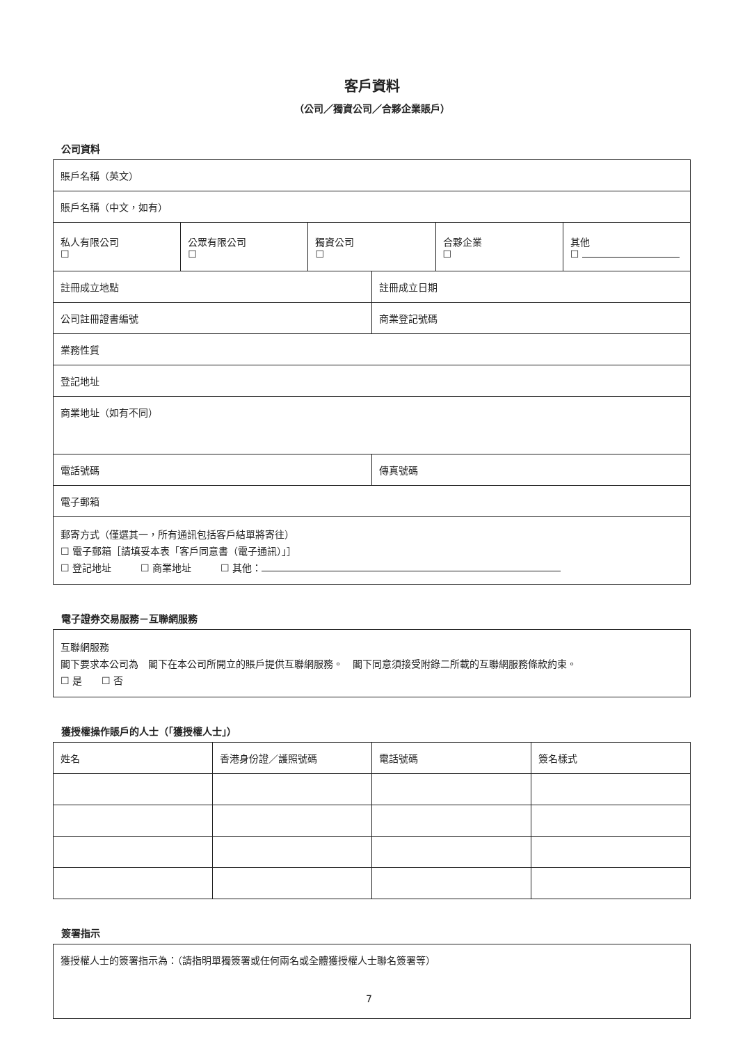客戶資料
（公司／獨資公司／合夥企業賬戶）
公司資料
| 賬戶名稱（英文） | | | | | |
| 賬戶名稱（中文，如有） | | | | | |
| 私人有限公司 ☐ | 公眾有限公司 ☐ | 獨資公司 ☐ | | 合夥企業 ☐ | 其他 ☐ |
| 註冊成立地點 | | | 註冊成立日期 | | |
| 公司註冊證書編號 | | | 商業登記號碼 | | |
| 業務性質 | | | | | |
| 登記地址 | | | | | |
| 商業地址（如有不同） | | | | | |
| 電話號碼 | | | 傳真號碼 | | |
| 電子郵箱 | | | | | |
| 郵寄方式（僅選其一，所有通訊包括客戶結單將寄往） ☐ 電子郵箱［請填妥本表「客戶同意書（電子通訊）」］ ☐ 登記地址 ☐ 商業地址 ☐ 其他： | | | | | |
電子證券交易服務－互聯網服務
| 互聯網服務 閣下要求本公司為 閣下在本公司所開立的賬戶提供互聯網服務。 閣下同意須接受附錄二所載的互聯網服務條款約束。 ☐ 是 ☐ 否 |
獲授權操作賬戶的人士（「獲授權人士」）
| 姓名 | 香港身份證／護照號碼 | 電話號碼 | 簽名樣式 |
| --- | --- | --- | --- |
簽署指示
| 獲授權人士的簽署指示為：（請指明單獨簽署或任何兩名或全體獲授權人士聯名簽署等） |
7